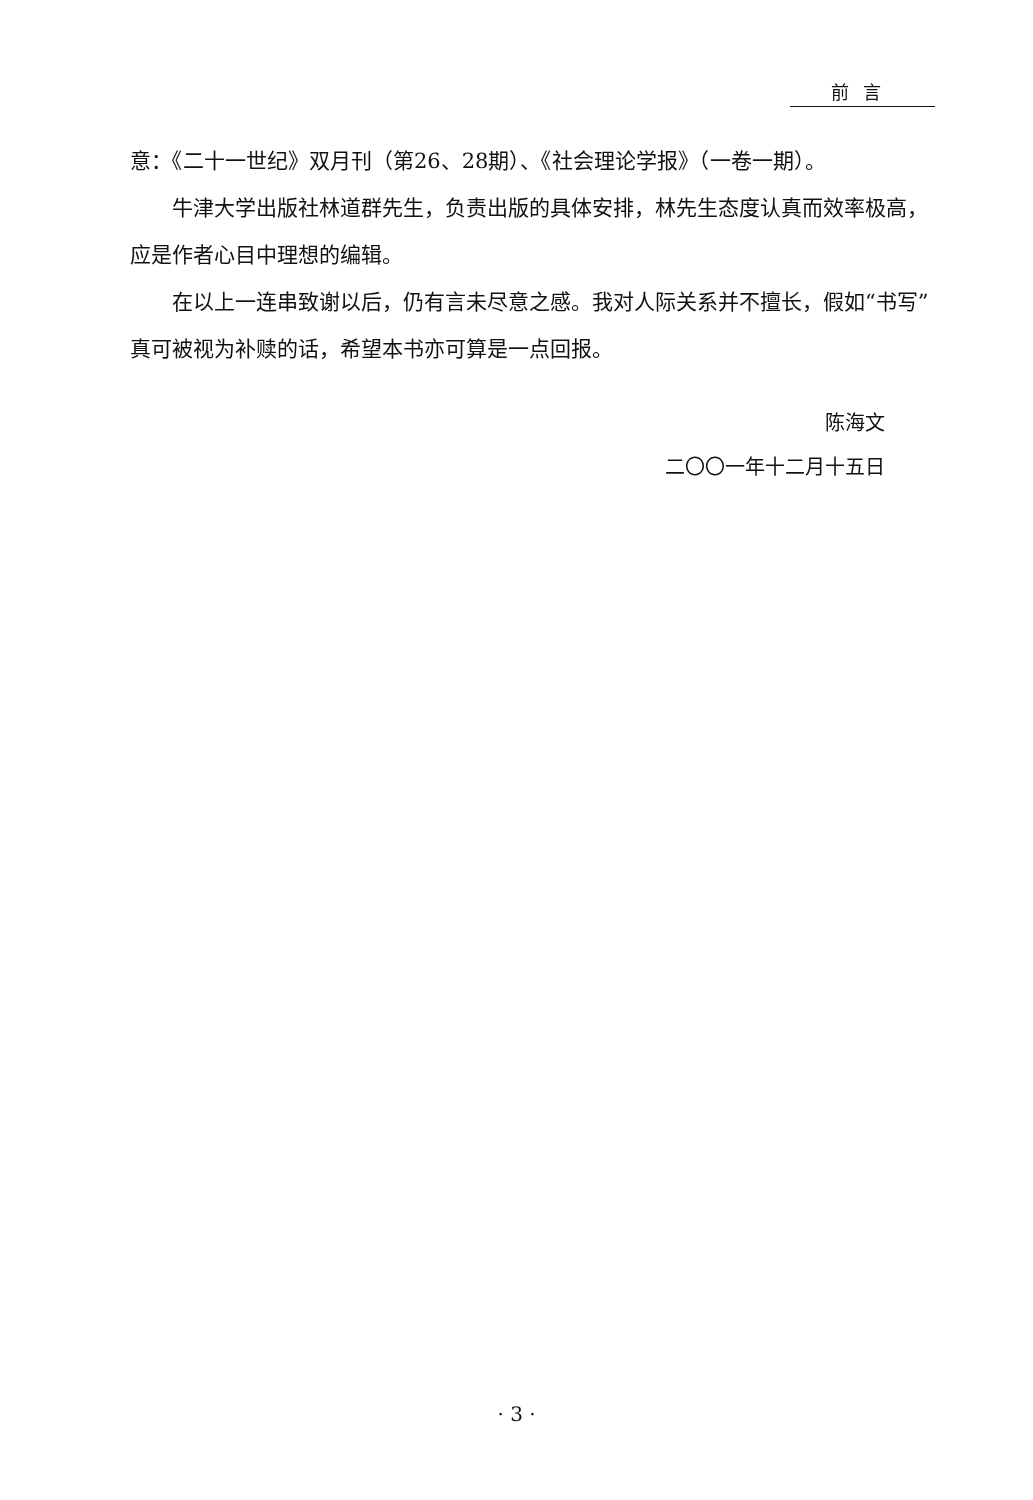前言
意：《二十一世纪》双月刊（第26、28期）、《社会理论学报》（一卷一期）。
牛津大学出版社林道群先生，负责出版的具体安排，林先生态度认真而效率极高，应是作者心目中理想的编辑。
在以上一连串致谢以后，仍有言未尽意之感。我对人际关系并不擅长，假如“书写”真可被视为补赎的话，希望本书亦可算是一点回报。
陈海文
二〇〇一年十二月十五日
· 3 ·